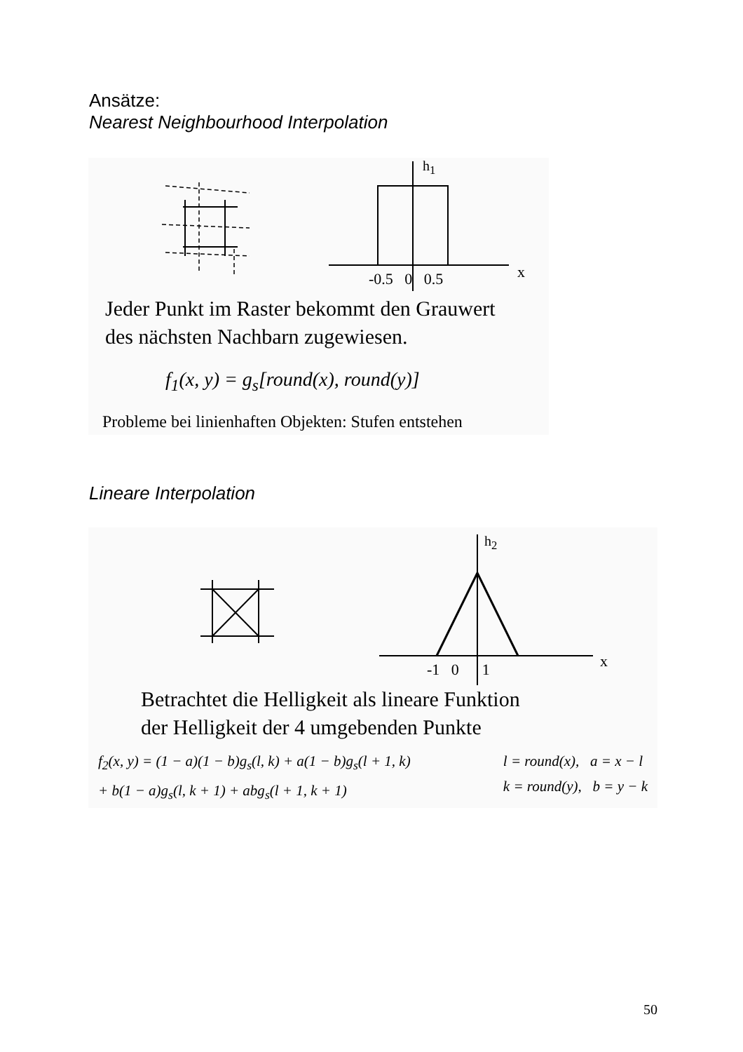Ansätze:
Nearest Neighbourhood Interpolation
h<sub>1</sub>
x
-0.5 0 0.5
Jeder Punkt im Raster bekommt den Grauwert
des nächsten Nachbarn zugewiesen.
f<sub>1</sub>(x, y) = g<sub>s</sub>[round(x), round(y)]
Probleme bei linienhaften Objekten: Stufen entstehen
Lineare Interpolation
h<sub>2</sub>
x
-1 0 1
Betrachtet die Helligkeit als lineare Funktion
der Helligkeit der 4 umgebenden Punkte
f<sub>2</sub>(x, y) = (1 − a)(1 − b)g<sub>s</sub>(l, k) + a(1 − b)g<sub>s</sub>(l + 1, k)
+ b(1 − a)g<sub>s</sub>(l, k + 1) + abg<sub>s</sub>(l + 1, k + 1)
l = round(x), a = x − l
k = round(y), b = y − k
50